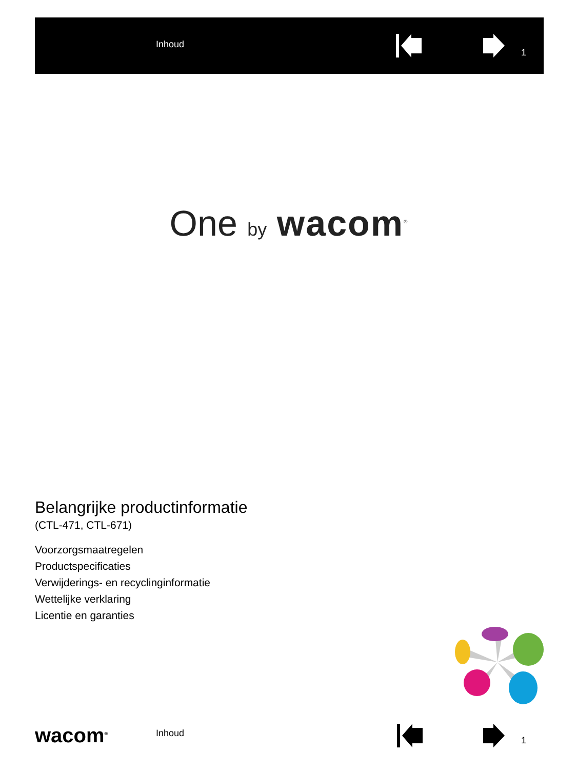Inhoud
1
One by wacom<sup>®</sup>
Belangrijke productinformatie
(CTL-471, CTL-671)
Voorzorgsmaatregelen
Productspecificaties
Verwijderings- en recyclinginformatie
Wettelijke verklaring
Licentie en garanties
wacom<sup>®</sup> Inhoud
1